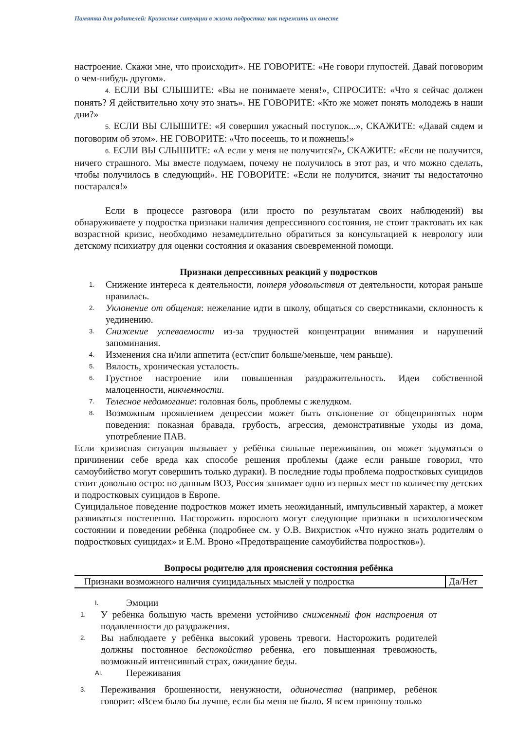Памятка для родителей: Кризисные ситуации в жизни подростка: как пережить их вместе
настроение. Скажи мне, что происходит». НЕ ГОВОРИТЕ: «Не говори глупостей. Давай поговорим о чем-нибудь другом».
4. ЕСЛИ ВЫ СЛЫШИТЕ: «Вы не понимаете меня!», СПРОСИТЕ: «Что я сейчас должен понять? Я действительно хочу это знать». НЕ ГОВОРИТЕ: «Кто же может понять молодежь в наши дни?»
5. ЕСЛИ ВЫ СЛЫШИТЕ: «Я совершил ужасный поступок...», СКАЖИТЕ: «Давай сядем и поговорим об этом». НЕ ГОВОРИТЕ: «Что посеешь, то и пожнешь!»
6. ЕСЛИ ВЫ СЛЫШИТЕ: «А если у меня не получится?», СКАЖИТЕ: «Если не получится, ничего страшного. Мы вместе подумаем, почему не получилось в этот раз, и что можно сделать, чтобы получилось в следующий». НЕ ГОВОРИТЕ: «Если не получится, значит ты недостаточно постарался!»
Если в процессе разговора (или просто по результатам своих наблюдений) вы обнаруживаете у подростка признаки наличия депрессивного состояния, не стоит трактовать их как возрастной кризис, необходимо незамедлительно обратиться за консультацией к неврологу или детскому психиатру для оценки состояния и оказания своевременной помощи.
Признаки депрессивных реакций у подростков
1. Снижение интереса к деятельности, потеря удовольствия от деятельности, которая раньше нравилась.
2. Уклонение от общения: нежелание идти в школу, общаться со сверстниками, склонность к уединению.
3. Снижение успеваемости из-за трудностей концентрации внимания и нарушений запоминания.
4. Изменения сна и/или аппетита (ест/спит больше/меньше, чем раньше).
5. Вялость, хроническая усталость.
6. Грустное настроение или повышенная раздражительность. Идеи собственной малоценности, никчемности.
7. Телесное недомогание: головная боль, проблемы с желудком.
8. Возможным проявлением депрессии может быть отклонение от общепринятых норм поведения: показная бравада, грубость, агрессия, демонстративные уходы из дома, употребление ПАВ.
Если кризисная ситуация вызывает у ребёнка сильные переживания, он может задуматься о причинении себе вреда как способе решения проблемы (даже если раньше говорил, что самоубийство могут совершить только дураки). В последние годы проблема подростковых суицидов стоит довольно остро: по данным ВОЗ, Россия занимает одно из первых мест по количеству детских и подростковых суицидов в Европе.
Суицидальное поведение подростков может иметь неожиданный, импульсивный характер, а может развиваться постепенно. Насторожить взрослого могут следующие признаки в психологическом состоянии и поведении ребёнка (подробнее см. у О.В. Вихристюк «Что нужно знать родителям о подростковых суицидах» и Е.М. Вроно «Предотвращение самоубийства подростков»).
Вопросы родителю для прояснения состояния ребёнка
| Признаки возможного наличия суицидальных мыслей у подростка | Да/Нет |
I. Эмоции
1. У ребёнка большую часть времени устойчиво сниженный фон настроения от подавленности до раздражения.
2. Вы наблюдаете у ребёнка высокий уровень тревоги. Насторожить родителей должны постоянное беспокойство ребенка, его повышенная тревожность, возможный интенсивный страх, ожидание беды.
AI. Переживания
3. Переживания брошенности, ненужности, одиночества (например, ребёнок говорит: «Всем было бы лучше, если бы меня не было. Я всем приношу только